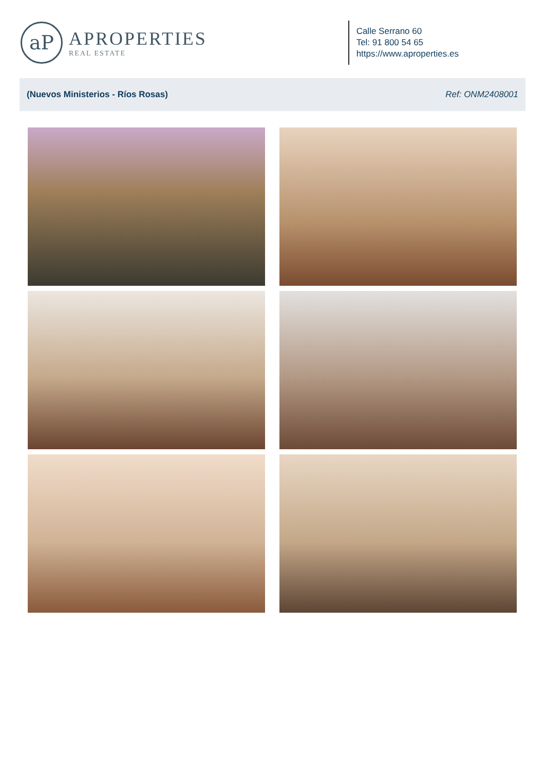aP
APROPERTIES
REAL ESTATE
Calle Serrano 60
Tel: 91 800 54 65
https://www.aproperties.es
(Nuevos Ministerios - Ríos Rosas) Ref: ONM2408001